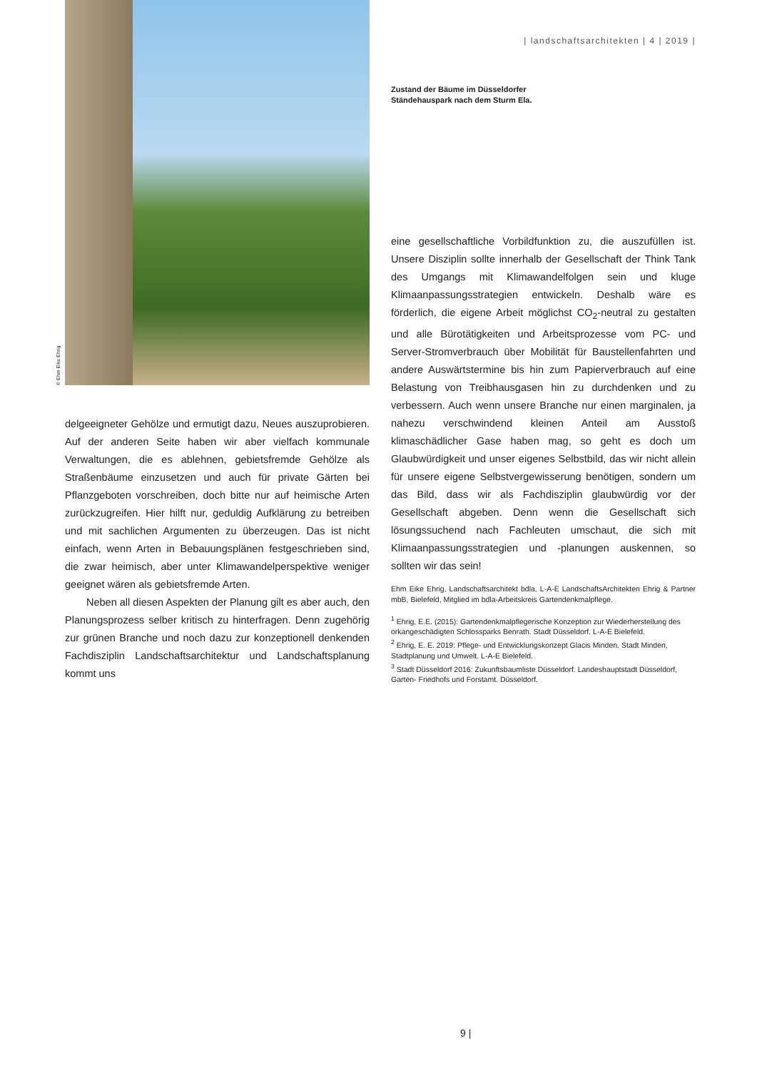© Ehm Eike Ehrig
delgeeigneter Gehölze und ermutigt dazu, Neues auszuprobieren. Auf der anderen Seite haben wir aber vielfach kommunale Verwaltungen, die es ablehnen, gebietsfremde Gehölze als Straßenbäume einzusetzen und auch für private Gärten bei Pflanzgeboten vorschreiben, doch bitte nur auf heimische Arten zurückzugreifen. Hier hilft nur, geduldig Aufklärung zu betreiben und mit sachlichen Argumenten zu überzeugen. Das ist nicht einfach, wenn Arten in Bebauungsplänen festgeschrieben sind, die zwar heimisch, aber unter Klimawandelperspektive weniger geeignet wären als gebietsfremde Arten.
Neben all diesen Aspekten der Planung gilt es aber auch, den Planungsprozess selber kritisch zu hinterfragen. Denn zugehörig zur grünen Branche und noch dazu zur konzeptionell denkenden Fachdisziplin Landschaftsarchitektur und Landschaftsplanung kommt uns
| landschaftsarchitekten | 4 | 2019 |
Zustand der Bäume im Düsseldorfer
Ständehauspark nach dem Sturm Ela.
eine gesellschaftliche Vorbildfunktion zu, die auszufüllen ist. Unsere Disziplin sollte innerhalb der Gesellschaft der Think Tank des Umgangs mit Klimawandelfolgen sein und kluge Klimaanpassungsstrategien entwickeln. Deshalb wäre es förderlich, die eigene Arbeit möglichst CO<sub>2</sub>-neutral zu gestalten und alle Bürotätigkeiten und Arbeitsprozesse vom PC- und Server-Stromverbrauch über Mobilität für Baustellenfahrten und andere Auswärtstermine bis hin zum Papierverbrauch auf eine Belastung von Treibhausgasen hin zu durchdenken und zu verbessern. Auch wenn unsere Branche nur einen marginalen, ja nahezu verschwindend kleinen Anteil am Ausstoß klimaschädlicher Gase haben mag, so geht es doch um Glaubwürdigkeit und unser eigenes Selbstbild, das wir nicht allein für unsere eigene Selbstvergewisserung benötigen, sondern um das Bild, dass wir als Fachdisziplin glaubwürdig vor der Gesellschaft abgeben. Denn wenn die Gesellschaft sich lösungssuchend nach Fachleuten umschaut, die sich mit Klimaanpassungsstrategien und -planungen auskennen, so sollten wir das sein!
Ehm Eike Ehrig, Landschaftsarchitekt bdla, L-A-E LandschaftsArchitekten Ehrig & Partner mbB, Bielefeld, Mitglied im bdla-Arbeitskreis Gartendenkmalpflege.
<sup>1</sup> Ehrig, E.E. (2015): Gartendenkmalpflegerische Konzeption zur Wiederherstellung des orkangeschädigten Schlossparks Benrath. Stadt Düsseldorf. L-A-E Bielefeld.
<sup>2</sup> Ehrig, E. E. 2019: Pflege- und Entwicklungskonzept Glacis Minden. Stadt Minden, Stadtplanung und Umwelt. L-A-E Bielefeld.
<sup>3</sup> Stadt Düsseldorf 2016: Zukunftsbaumliste Düsseldorf. Landeshauptstadt Düsseldorf, Garten- Friedhofs und Forstamt. Düsseldorf.
9 |